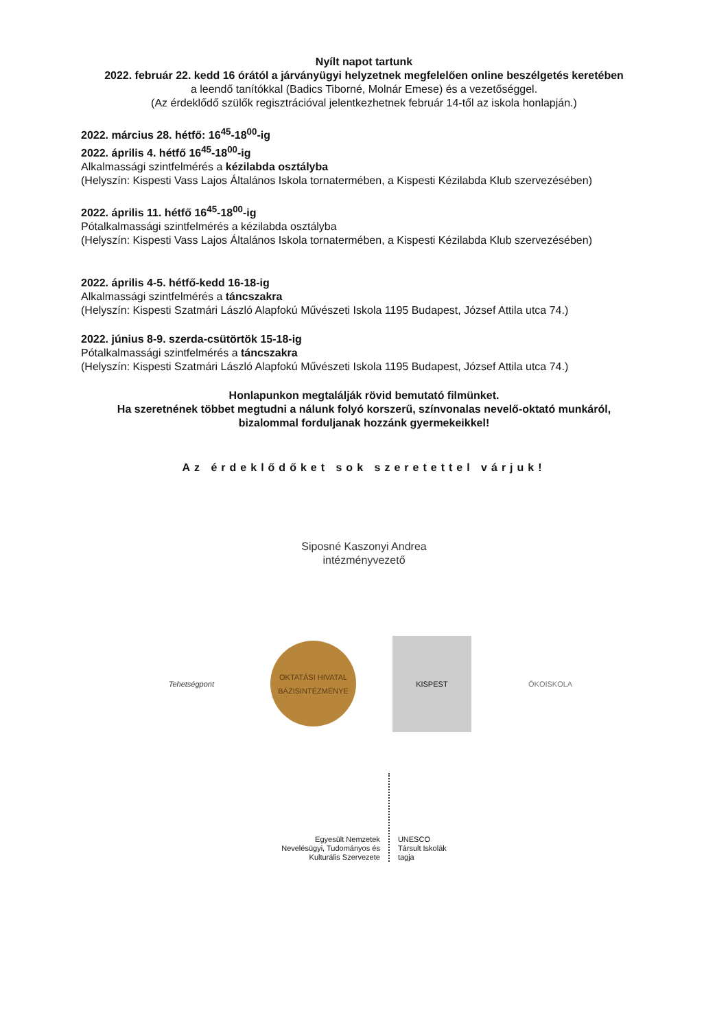Nyílt napot tartunk
2022. február 22. kedd 16 órától a járványügyi helyzetnek megfelelően online beszélgetés keretében
a leendő tanítókkal (Badics Tiborné, Molnár Emese) és a vezetőséggel.
(Az érdeklődő szülők regisztrációval jelentkezhetnek február 14-től az iskola honlapján.)
2022. március 28. hétfő: 16<sup>45</sup>-18<sup>00</sup>-ig
2022. április 4. hétfő 16<sup>45</sup>-18<sup>00</sup>-ig
Alkalmassági szintfelmérés a kézilabda osztályba
(Helyszín: Kispesti Vass Lajos Általános Iskola tornatermében, a Kispesti Kézilabda Klub szervezésében)
2022. április 11. hétfő 16<sup>45</sup>-18<sup>00</sup>-ig
Pótalkalmassági szintfelmérés a kézilabda osztályba
(Helyszín: Kispesti Vass Lajos Általános Iskola tornatermében, a Kispesti Kézilabda Klub szervezésében)
2022. április 4-5. hétfő-kedd 16-18-ig
Alkalmassági szintfelmérés a táncszakra
(Helyszín: Kispesti Szatmári László Alapfokú Művészeti Iskola 1195 Budapest, József Attila utca 74.)
2022. június 8-9. szerda-csütörtök 15-18-ig
Pótalkalmassági szintfelmérés a táncszakra
(Helyszín: Kispesti Szatmári László Alapfokú Művészeti Iskola 1195 Budapest, József Attila utca 74.)
Honlapunkon megtalálják rövid bemutató filmünket.
Ha szeretnének többet megtudni a nálunk folyó korszerű, színvonalas nevelő-oktató munkáról,
bizalommal forduljanak hozzánk gyermekeikkel!
Az érdeklődőket sok szeretettel várjuk!
Siposné Kaszonyi Andrea
intézményvezető
Tehetségpont
OKTATÁSI HIVATAL
BÁZISINTÉZMÉNYE
KISPEST
ÖKOISKOLA
Egyesült Nemzetek
Nevelésügyi, Tudományos és
Kulturális Szervezete
UNESCO
Társult Iskolák
tagja